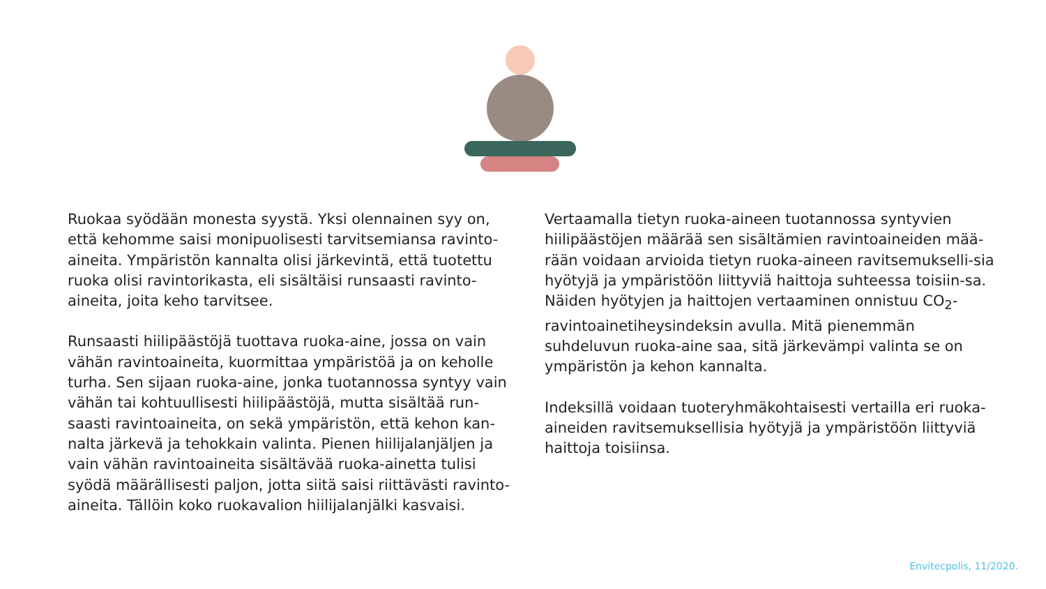Ruokaa syödään monesta syystä. Yksi olennainen syy on, että kehomme saisi monipuolisesti tarvitsemiansa ravinto-aineita. Ympäristön kannalta olisi järkevintä, että tuotettu ruoka olisi ravintorikasta, eli sisältäisi runsaasti ravinto-aineita, joita keho tarvitsee.
Runsaasti hiilipäästöjä tuottava ruoka-aine, jossa on vain vähän ravintoaineita, kuormittaa ympäristöä ja on keholle turha. Sen sijaan ruoka-aine, jonka tuotannossa syntyy vain vähän tai kohtuullisesti hiilipäästöjä, mutta sisältää run-saasti ravintoaineita, on sekä ympäristön, että kehon kan-nalta järkevä ja tehokkain valinta. Pienen hiilijalanjäljen ja vain vähän ravintoaineita sisältävää ruoka-ainetta tulisi syödä määrällisesti paljon, jotta siitä saisi riittävästi ravinto-aineita. Tällöin koko ruokavalion hiilijalanjälki kasvaisi.
Vertaamalla tietyn ruoka-aineen tuotannossa syntyvien hiilipäästöjen määrää sen sisältämien ravintoaineiden mää-rään voidaan arvioida tietyn ruoka-aineen ravitsemukselli-sia hyötyjä ja ympäristöön liittyviä haittoja suhteessa toisiin-sa. Näiden hyötyjen ja haittojen vertaaminen onnistuu CO<sub>2</sub>-ravintoainetiheysindeksin avulla. Mitä pienemmän suhdeluvun ruoka-aine saa, sitä järkevämpi valinta se on ympäristön ja kehon kannalta.
Indeksillä voidaan tuoteryhmäkohtaisesti vertailla eri ruoka-aineiden ravitsemuksellisia hyötyjä ja ympäristöön liittyviä haittoja toisiinsa.
Envitecpolis, 11/2020.